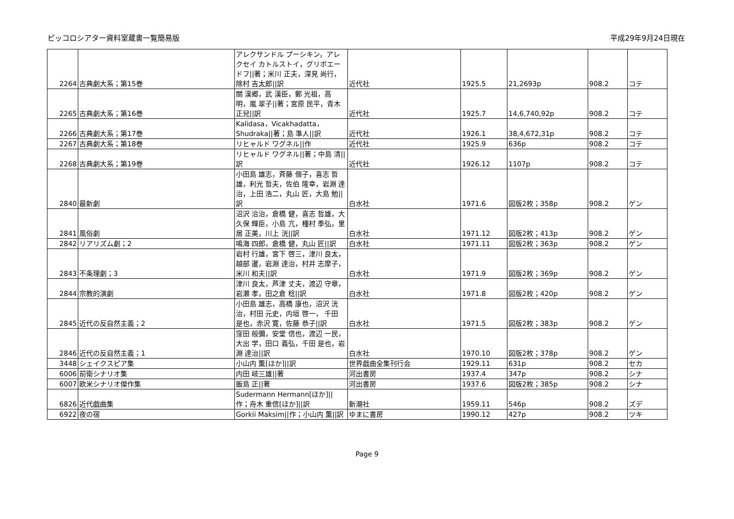ピッコロシアター資料室蔵書一覧簡易版 平成29年9月24日現在
| 2264 | 古典劇大系；第15巻 | アレクサンドル プーシキン，アレクセイ カトルストイ，グリボエードフ//著；米川 正夫，深見 尚行，除村 吉太郎//訳 | 近代社 | 1925.5 | 21,2693p | 908.2 | コテ |
| 2265 | 古典劇大系；第16巻 | 關 漢郷，武 漢臣，鄭 光祖，高 明，嵐 翠子//著；宮原 民平，青木 正兒//訳 | 近代社 | 1925.7 | 14,6,740,92p | 908.2 | コテ |
| 2266 | 古典劇大系；第17巻 | Kalidasa，Vicakhadatta，Shudraka//著；島 準人//訳 | 近代社 | 1926.1 | 38,4,672,31p | 908.2 | コテ |
| 2267 | 古典劇大系；第18巻 | リヒャルド ワグネル//作 | 近代社 | 1925.9 | 636p | 908.2 | コテ |
| 2268 | 古典劇大系；第19巻 | リヒャルド ワグネル//著；中島 清//訳 | 近代社 | 1926.12 | 1107p | 908.2 | コテ |
| 2840 | 最新劇 | 小田島 雄志，斉藤 偕子，喜志 哲雄，利光 哲夫，佐伯 隆幸，岩淵 達治，上田 浩二，丸山 匠，大島 勉//訳 | 白水社 | 1971.6 | 図版2枚；358p | 908.2 | ゲン |
| 2841 | 風俗劇 | 沼沢 洽治，倉橋 健，喜志 哲雄，大久保 輝臣，小島 亢，種村 季弘，里居 正美，川上 洸//訳 | 白水社 | 1971.12 | 図版2枚；413p | 908.2 | ゲン |
| 2842 | リアリズム劇；2 | 鳴海 四郎，倉橋 健，丸山 匠//訳 | 白水社 | 1971.11 | 図版2枚；363p | 908.2 | ゲン |
| 2843 | 不条理劇；3 | 岩村 行雄，宮下 啓三，津川 良太，越部 暹，岩淵 達治，村井 志摩子，米川 和夫//訳 | 白水社 | 1971.9 | 図版2枚；369p | 908.2 | ゲン |
| 2844 | 宗教的演劇 | 津川 良太，芦津 丈夫，渡辺 守章，岩瀬 孝，田之倉 稔//訳 | 白水社 | 1971.8 | 図版2枚；420p | 908.2 | ゲン |
| 2845 | 近代の反自然主義；2 | 小田島 雄志，高橋 康也，沼沢 洸治，村田 元史，内垣 啓一， 千田 是也，赤沢 寛，佐藤 恭子//訳 | 白水社 | 1971.5 | 図版2枚；383p | 908.2 | ゲン |
| 2846 | 近代の反自然主義；1 | 窪田 般彌，安堂 信也，渡辺 一民，大出 学，田口 義弘，千田 是也，岩淵 達治//訳 | 白水社 | 1970.10 | 図版2枚；378p | 908.2 | ゲン |
| 3448 | シェイクスピア集 | 小山内 薫[ほか]//訳 | 世界戯曲全集刊行会 | 1929.11 | 631p | 908.2 | セカ |
| 6006 | 前衛シナリオ集 | 内田 岐三雄//著 | 河出書房 | 1937.4 | 347p | 908.2 | シナ |
| 6007 | 欧米シナリオ傑作集 | 飯島 正//著 | 河出書房 | 1937.6 | 図版2枚；385p | 908.2 | シナ |
| 6826 | 近代戯曲集 | Sudermann Hermann[ほか]//作；舟木 重信[ほか]//訳 | 新潮社 | 1959.11 | 546p | 908.2 | ズデ |
| 6922 | 夜の宿 | Gorkii Maksim//作；小山内 薫//訳 | ゆまに書房 | 1990.12 | 427p | 908.2 | ツキ |
Page 9